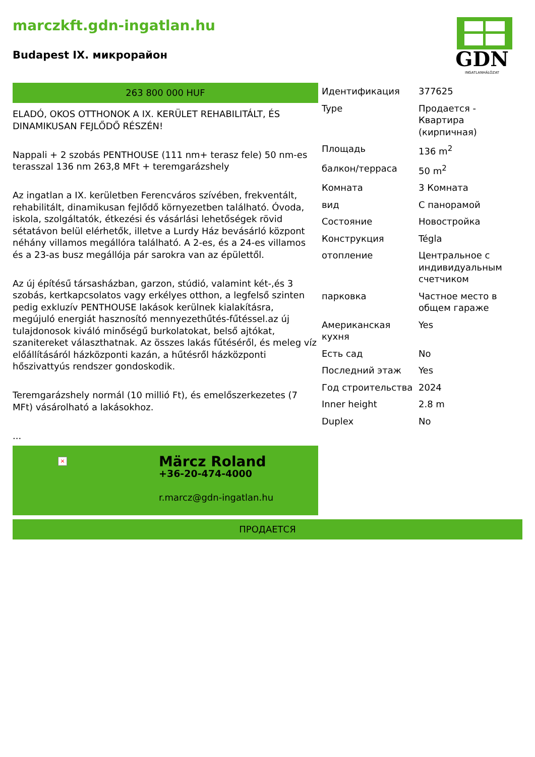marczkft.gdn-ingatlan.hu
Budapest IX. микрорайон
GDN
INGATLANHÁLÓZAT
263 800 000 HUF
ELADÓ, OKOS OTTHONOK A IX. KERÜLET REHABILITÁLT, ÉS DINAMIKUSAN FEJLŐDŐ RÉSZÉN!
Nappali + 2 szobás PENTHOUSE (111 nm+ terasz fele) 50 nm-es terasszal 136 nm 263,8 MFt + teremgarázshely
Az ingatlan a IX. kerületben Ferencváros szívében, frekventált, rehabilitált, dinamikusan fejlődő környezetben található. Óvoda, iskola, szolgáltatók, étkezési és vásárlási lehetőségek rövid sétatávon belül elérhetők, illetve a Lurdy Ház bevásárló központ néhány villamos megállóra található. A 2-es, és a 24-es villamos és a 23-as busz megállója pár sarokra van az épülettől.
Az új építésű társasházban, garzon, stúdió, valamint két-,és 3 szobás, kertkapcsolatos vagy erkélyes otthon, a legfelső szinten pedig exkluzív PENTHOUSE lakások kerülnek kialakításra, megújuló energiát hasznosító mennyezethűtés-fűtéssel.az új tulajdonosok kiváló minőségű burkolatokat, belső ajtókat, szanitereket választhatnak. Az összes lakás fűtéséről, és meleg víz előállításáról házközponti kazán, a hűtésről házközponti hőszivattyús rendszer gondoskodik.
Teremgarázshely normál (10 millió Ft), és emelőszerkezetes (7 MFt) vásárolható a lakásokhoz.
...
×
Märcz Roland
+36-20-474-4000
r.marcz@gdn-ingatlan.hu
| Идентификация | 377625 |
| Type | Продается - Квартира (кирпичная) |
| Площадь | 136 m<sup>2</sup> |
| балкон/терраса | 50 m<sup>2</sup> |
| Комната | 3 Комната |
| вид | С панорамой |
| Состояние | Новостройка |
| Конструкция | Tégla |
| отопление | Центральное с индивидуальным счетчиком |
| парковка | Частное место в общем гараже |
| Американская кухня | Yes |
| Есть сад | No |
| Последний этаж | Yes |
| Год строительства | 2024 |
| Inner height | 2.8 m |
| Duplex | No |
ПРОДАЕТСЯ